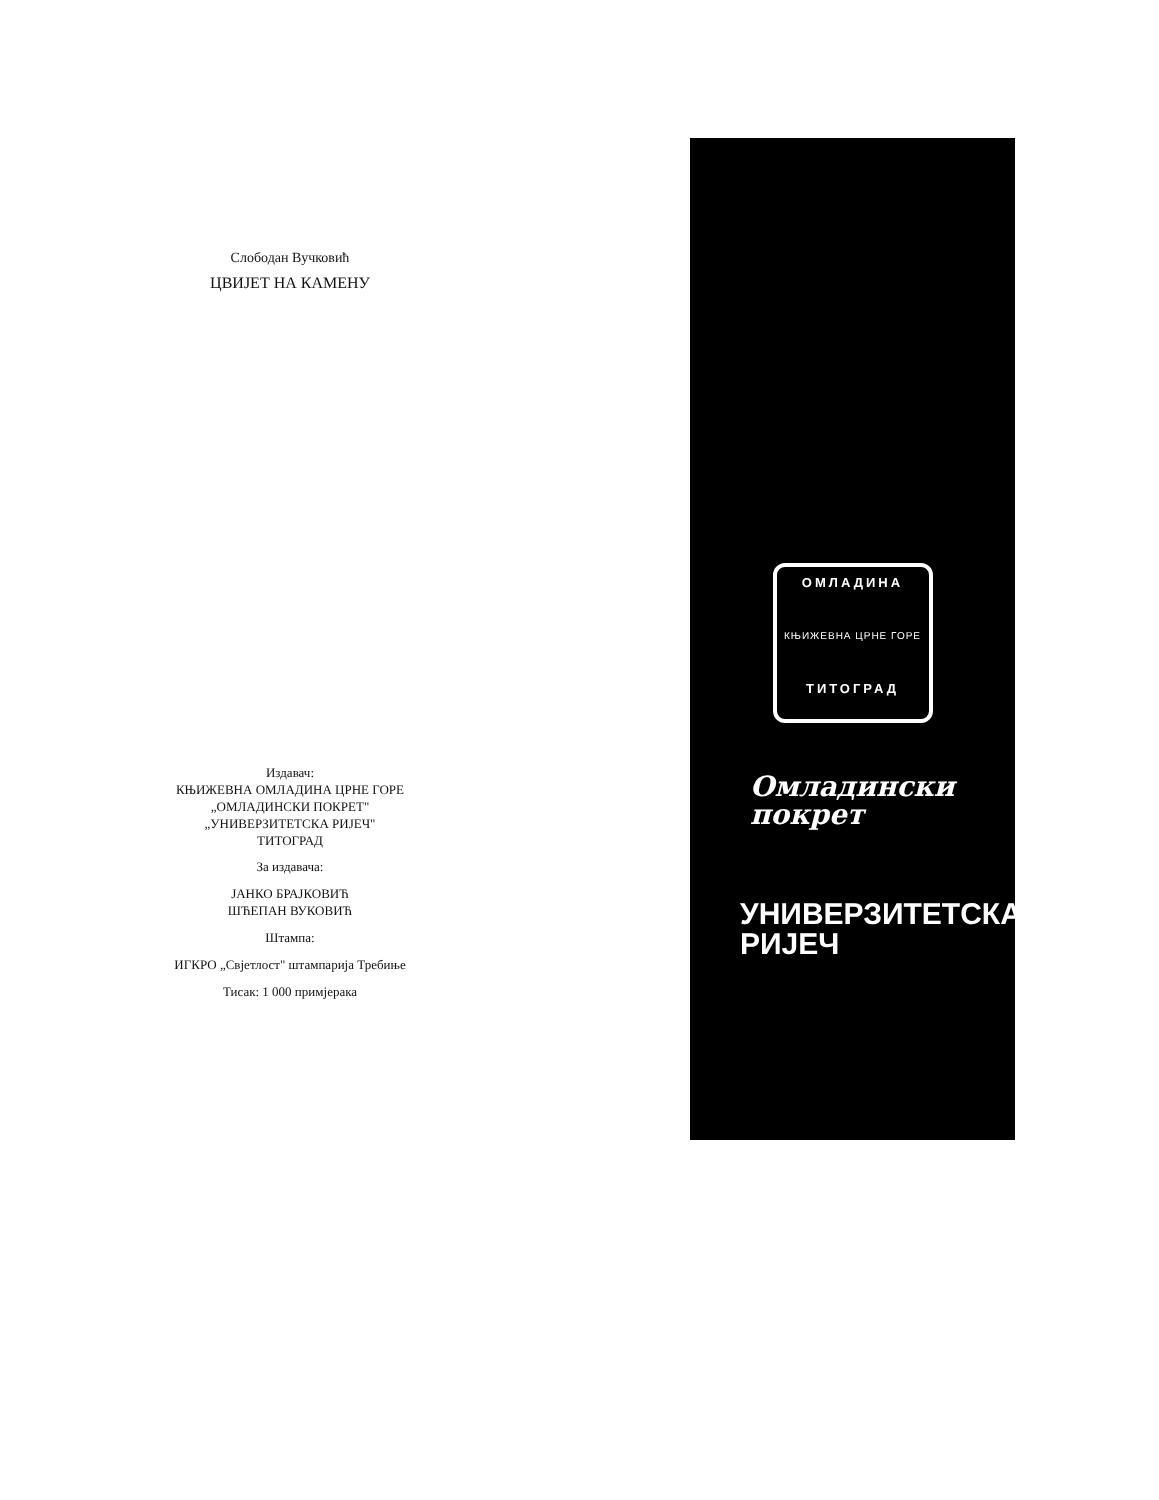Слободан Вучковић
ЦВИЈЕТ НА КАМЕНУ
Издавач:
КЊИЖЕВНА ОМЛАДИНА ЦРНЕ ГОРЕ
„ОМЛАДИНСКИ ПОКРЕТ"
„УНИВЕРЗИТЕТСКА РИЈЕЧ"
ТИТОГРАД
За издавача:
ЈАНКО БРАЈКОВИЋ
ШЋЕПАН ВУКОВИЋ
Штампа:
ИГКРО „Свјетлост" штампарија Требиње
Тисак: 1 000 примјерака
ОМЛАДИНА
КЊИЖЕВНА ЦРНЕ ГОРЕ
ТИТОГРАД
Омладински
покрет
УНИВЕРЗИТЕТСКА
РИЈЕЧ